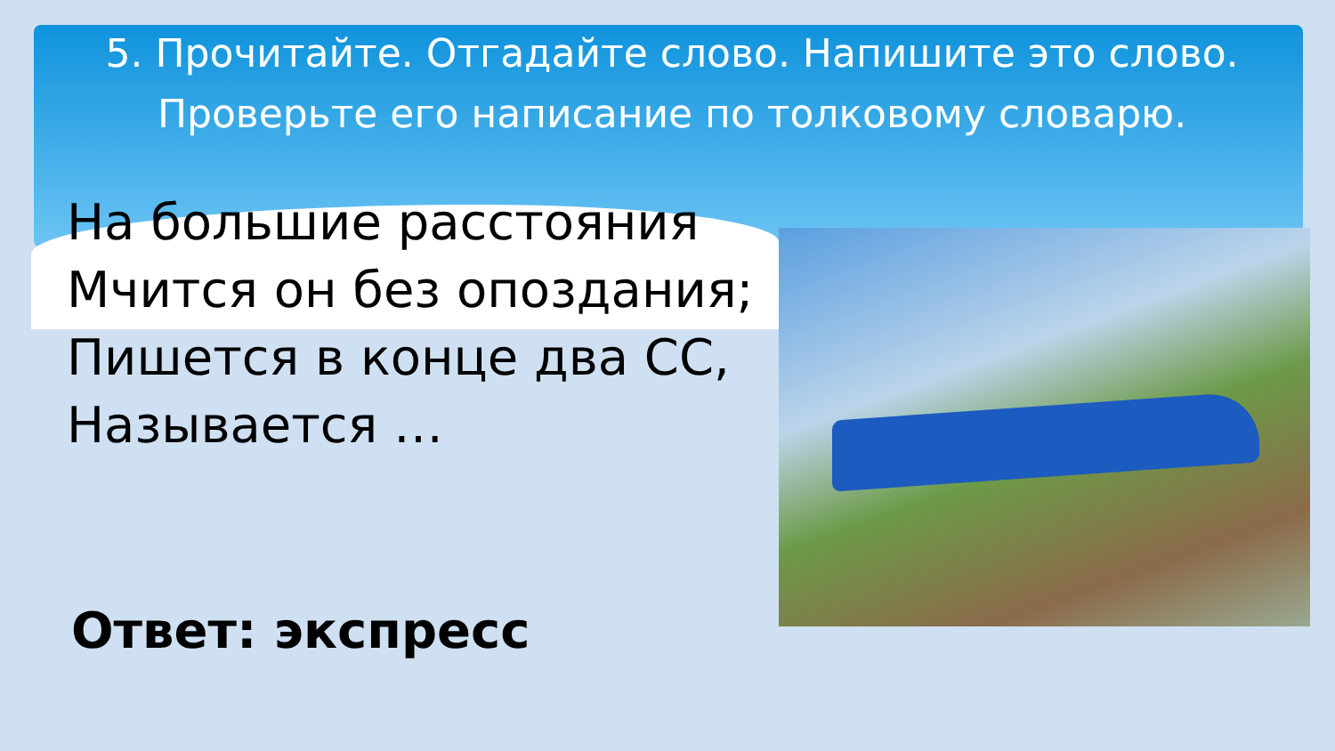5. Прочитайте. Отгадайте слово. Напишите это слово. Проверьте его написание по толковому словарю.
На большие расстояния
Мчится он без опоздания;
Пишется в конце два СС,
Называется …
Ответ: экспресс